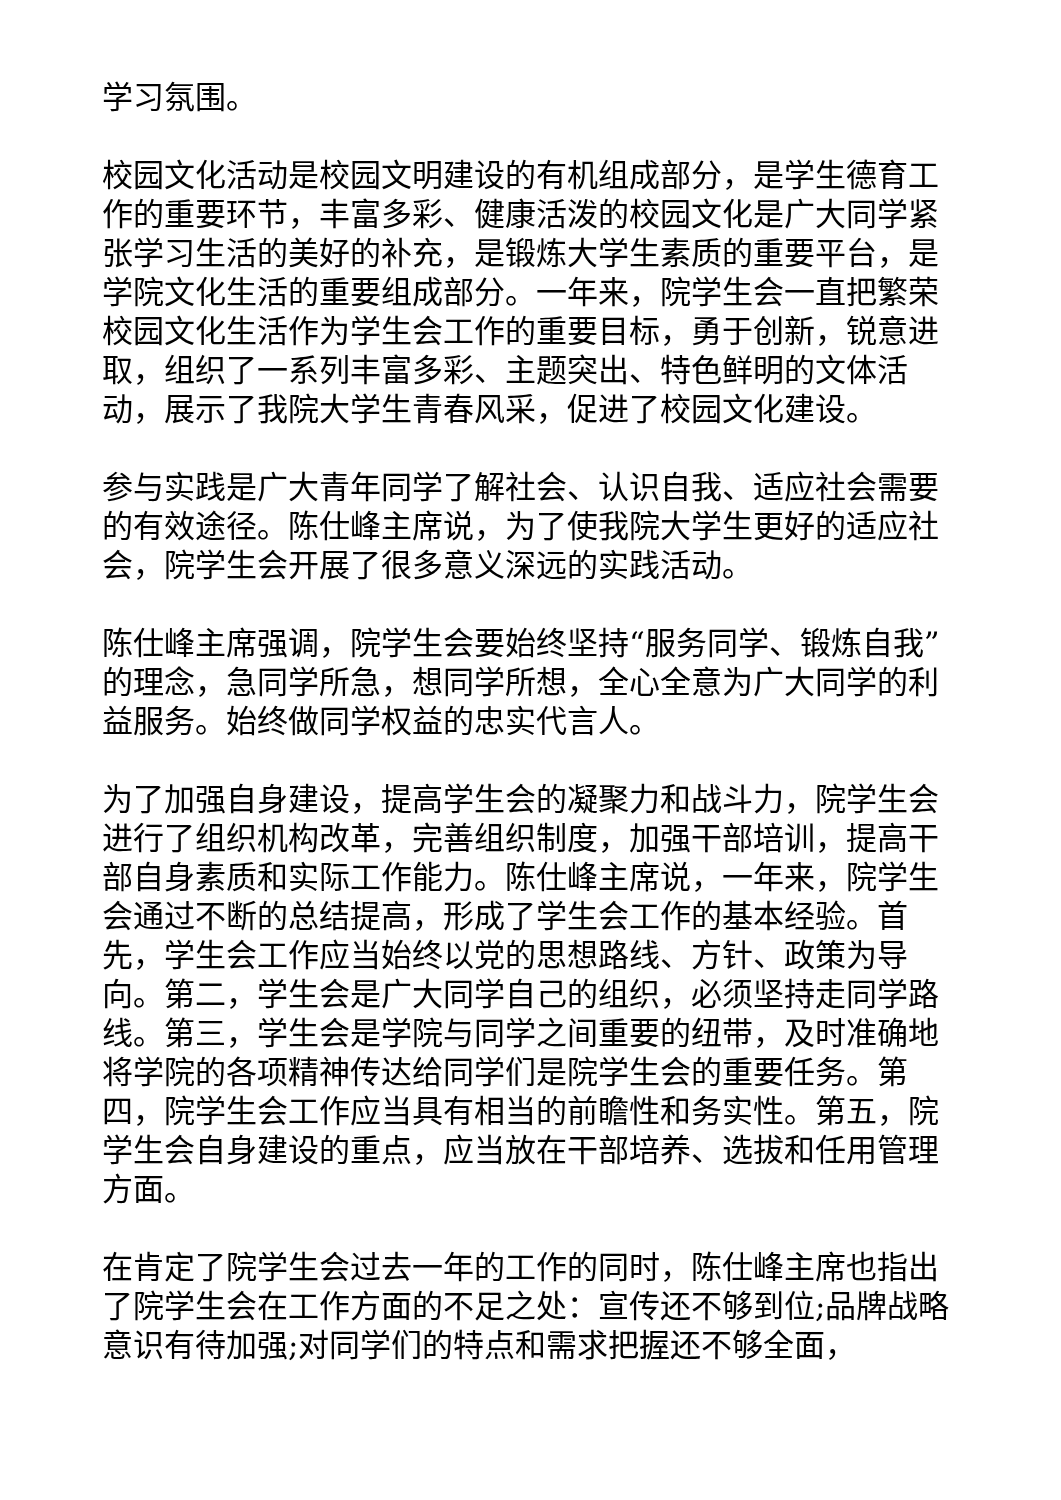学习氛围。
校园文化活动是校园文明建设的有机组成部分，是学生德育工作的重要环节，丰富多彩、健康活泼的校园文化是广大同学紧张学习生活的美好的补充，是锻炼大学生素质的重要平台，是学院文化生活的重要组成部分。一年来，院学生会一直把繁荣校园文化生活作为学生会工作的重要目标，勇于创新，锐意进取，组织了一系列丰富多彩、主题突出、特色鲜明的文体活动，展示了我院大学生青春风采，促进了校园文化建设。
参与实践是广大青年同学了解社会、认识自我、适应社会需要的有效途径。陈仕峰主席说，为了使我院大学生更好的适应社会，院学生会开展了很多意义深远的实践活动。
陈仕峰主席强调，院学生会要始终坚持“服务同学、锻炼自我”的理念，急同学所急，想同学所想，全心全意为广大同学的利益服务。始终做同学权益的忠实代言人。
为了加强自身建设，提高学生会的凝聚力和战斗力，院学生会进行了组织机构改革，完善组织制度，加强干部培训，提高干部自身素质和实际工作能力。陈仕峰主席说，一年来，院学生会通过不断的总结提高，形成了学生会工作的基本经验。首先，学生会工作应当始终以党的思想路线、方针、政策为导向。第二，学生会是广大同学自己的组织，必须坚持走同学路线。第三，学生会是学院与同学之间重要的纽带，及时准确地将学院的各项精神传达给同学们是院学生会的重要任务。第四，院学生会工作应当具有相当的前瞻性和务实性。第五，院学生会自身建设的重点，应当放在干部培养、选拔和任用管理方面。
在肯定了院学生会过去一年的工作的同时，陈仕峰主席也指出了院学生会在工作方面的不足之处：宣传还不够到位;品牌战略意识有待加强;对同学们的特点和需求把握还不够全面，